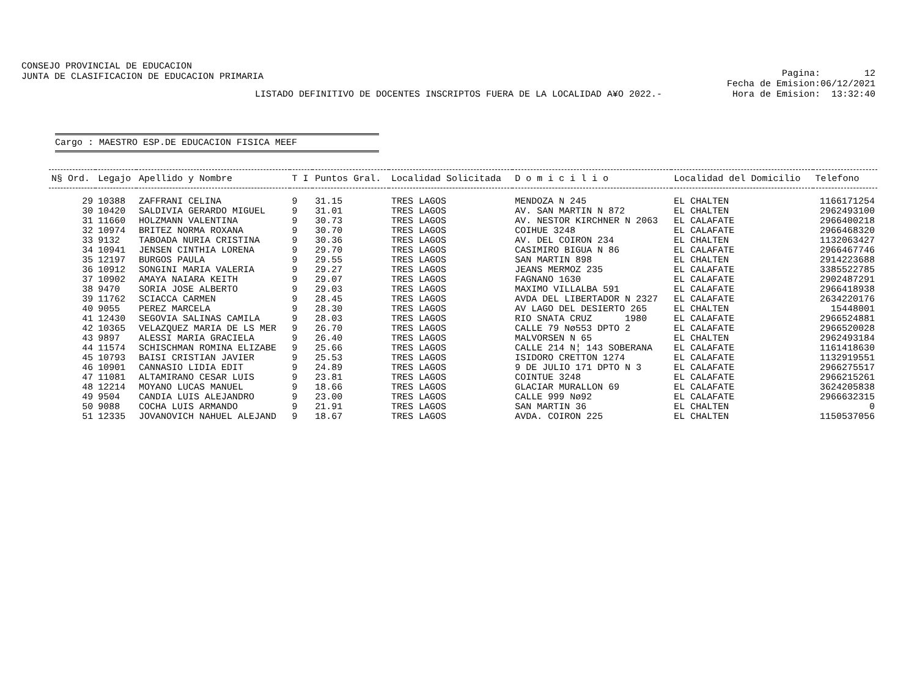CONSEJO PROVINCIAL DE EDUCACION
JUNTA DE CLASIFICACION DE EDUCACION PRIMARIA
Pagina: 12 Fecha de Emision:06/12/2021 Hora de Emision: 13:32:40
LISTADO DEFINITIVO DE DOCENTES INSCRIPTOS FUERA DE LA LOCALIDAD A¥O 2022.-
Cargo : MAESTRO ESP.DE EDUCACION FISICA MEEF
| N§ Ord. | Legajo | Apellido y Nombre | T I | Puntos Gral. | Localidad Solicitada | D o m i c i l i o | Localidad del Domicilio | Telefono |
| --- | --- | --- | --- | --- | --- | --- | --- | --- |
| 29 | 10388 | ZAFFRANI CELINA | 9 | 31.15 | TRES LAGOS | MENDOZA N 245 | EL CHALTEN | 1166171254 |
| 30 | 10420 | SALDIVIA GERARDO MIGUEL | 9 | 31.01 | TRES LAGOS | AV. SAN MARTIN N 872 | EL CHALTEN | 2962493100 |
| 31 | 11660 | HOLZMANN VALENTINA | 9 | 30.73 | TRES LAGOS | AV. NESTOR KIRCHNER N 2063 | EL CALAFATE | 2966400218 |
| 32 | 10974 | BRITEZ NORMA ROXANA | 9 | 30.70 | TRES LAGOS | COIHUE 3248 | EL CALAFATE | 2966468320 |
| 33 | 9132 | TABOADA NURIA CRISTINA | 9 | 30.36 | TRES LAGOS | AV. DEL COIRON 234 | EL CHALTEN | 1132063427 |
| 34 | 10941 | JENSEN CINTHIA LORENA | 9 | 29.70 | TRES LAGOS | CASIMIRO BIGUA N 86 | EL CALAFATE | 2966467746 |
| 35 | 12197 | BURGOS PAULA | 9 | 29.55 | TRES LAGOS | SAN MARTIN 898 | EL CHALTEN | 2914223688 |
| 36 | 10912 | SONGINI MARIA VALERIA | 9 | 29.27 | TRES LAGOS | JEANS MERMOZ 235 | EL CALAFATE | 3385522785 |
| 37 | 10902 | AMAYA NAIARA KEITH | 9 | 29.07 | TRES LAGOS | FAGNANO 1630 | EL CALAFATE | 2902487291 |
| 38 | 9470 | SORIA JOSE ALBERTO | 9 | 29.03 | TRES LAGOS | MAXIMO VILLALBA 591 | EL CALAFATE | 2966418938 |
| 39 | 11762 | SCIACCA CARMEN | 9 | 28.45 | TRES LAGOS | AVDA DEL LIBERTADOR N 2327 | EL CALAFATE | 2634220176 |
| 40 | 9055 | PEREZ MARCELA | 9 | 28.30 | TRES LAGOS | AV LAGO DEL DESIERTO 265 | EL CHALTEN | 15448001 |
| 41 | 12430 | SEGOVIA SALINAS CAMILA | 9 | 28.03 | TRES LAGOS | RIO SNATA CRUZ 1980 | EL CALAFATE | 2966524881 |
| 42 | 10365 | VELAZQUEZ MARIA DE LS MER | 9 | 26.70 | TRES LAGOS | CALLE 79 Nø553 DPTO 2 | EL CALAFATE | 2966520028 |
| 43 | 9897 | ALESSI MARIA GRACIELA | 9 | 26.40 | TRES LAGOS | MALVORSEN N 65 | EL CHALTEN | 2962493184 |
| 44 | 11574 | SCHISCHMAN ROMINA ELIZABE | 9 | 25.66 | TRES LAGOS | CALLE 214 N¦ 143 SOBERANA | EL CALAFATE | 1161418630 |
| 45 | 10793 | BAISI CRISTIAN JAVIER | 9 | 25.53 | TRES LAGOS | ISIDORO CRETTON 1274 | EL CALAFATE | 1132919551 |
| 46 | 10901 | CANNASIO LIDIA EDIT | 9 | 24.89 | TRES LAGOS | 9 DE JULIO 171 DPTO N 3 | EL CALAFATE | 2966275517 |
| 47 | 11081 | ALTAMIRANO CESAR LUIS | 9 | 23.81 | TRES LAGOS | COINTUE 3248 | EL CALAFATE | 2966215261 |
| 48 | 12214 | MOYANO LUCAS MANUEL | 9 | 18.66 | TRES LAGOS | GLACIAR MURALLON 69 | EL CALAFATE | 3624205838 |
| 49 | 9504 | CANDIA LUIS ALEJANDRO | 9 | 23.00 | TRES LAGOS | CALLE 999 Nø92 | EL CALAFATE | 2966632315 |
| 50 | 9088 | COCHA LUIS ARMANDO | 9 | 21.91 | TRES LAGOS | SAN MARTIN 36 | EL CHALTEN | 0 |
| 51 | 12335 | JOVANOVICH NAHUEL ALEJAND | 9 | 18.67 | TRES LAGOS | AVDA. COIRON 225 | EL CHALTEN | 1150537056 |